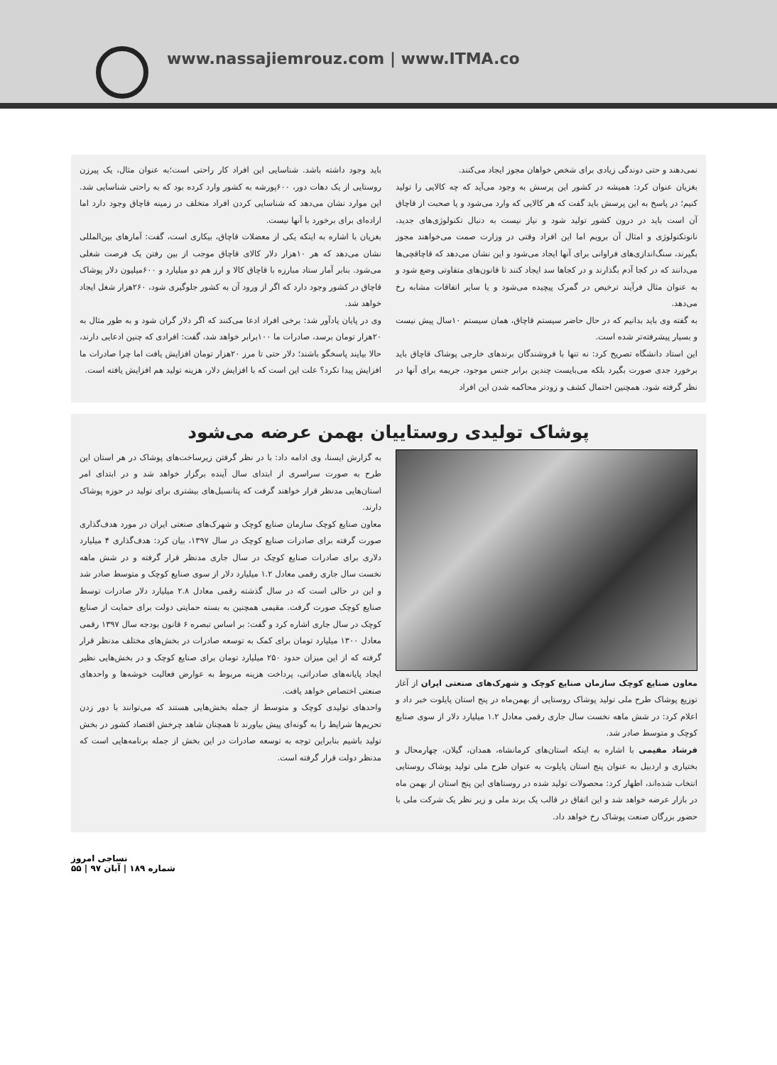www.nassajiemrouz.com | www.ITMA.co
نمی‌دهند و حتی دوندگی زیادی برای شخص خواهان مجوز ایجاد می‌کنند.
بغزیان عنوان کرد: همیشه در کشور این پرسش به وجود می‌آید که چه کالایی را تولید کنیم؛ در پاسخ به این پرسش باید گفت که هر کالایی که وارد می‌شود و یا صحبت از قاچاق آن است باید در درون کشور تولید شود و نیاز نیست به دنبال تکنولوژی‌های جدید، نانوتکنولوژی و امثال آن برویم اما این افراد وقتی در وزارت صمت می‌خواهند مجوز بگیرند، سنگ‌اندازی‌های فراوانی برای آنها ایجاد می‌شود و این نشان می‌دهد که قاچاقچی‌ها می‌دانند که در کجا آدم بگذارند و در کجاها سد ایجاد کنند تا قانون‌های متفاوتی وضع شود و به عنوان مثال فرآیند ترخیص در گمرک پیچیده می‌شود و یا سایر اتفاقات مشابه رخ می‌دهد.
به گفته وی باید بدانیم که در حال حاضر سیستم قاچاق، همان سیستم ۱۰سال پیش نیست و بسیار پیشرفته‌تر شده است.
این استاد دانشگاه تصریح کرد: نه تنها با فروشندگان برندهای خارجی پوشاک قاچاق باید برخورد جدی صورت بگیرد بلکه می‌بایست چندین برابر جنس موجود، جریمه برای آنها در نظر گرفته شود. همچنین احتمال کشف و زودتر محاکمه شدن این افراد
باید وجود داشته باشد. شناسایی این افراد کار راحتی است؛به عنوان مثال، یک پیرزن روستایی از یک دهات دور، ۶۰۰پورشه به کشور وارد کرده بود که به راحتی شناسایی شد. این موارد نشان می‌دهد که شناسایی کردن افراد متخلف در زمینه قاچاق وجود دارد اما اراده‌ای برای برخورد با آنها نیست.
بغزیان با اشاره به اینکه یکی از معضلات قاچاق، بیکاری است، گفت: آمارهای بین‌المللی نشان می‌دهد که هر ۱۰هزار دلار کالای قاچاق موجب از بین رفتن یک فرصت شغلی می‌شود. بنابر آمار ستاد مبارزه با قاچاق کالا و ارز هم دو میلیارد و ۶۰۰میلیون دلار پوشاک قاچاق در کشور وجود دارد که اگر از ورود آن به کشور جلوگیری شود، ۲۶۰هزار شغل ایجاد خواهد شد.
وی در پایان یادآور شد: برخی افراد ادعا می‌کنند که اگر دلار گران شود و به طور مثال به ۲۰هزار تومان برسد، صادرات ما ۱۰۰برابر خواهد شد، گفت: افرادی که چنین ادعایی دارند، حالا بیایند پاسخگو باشند؛ دلار حتی تا مرز ۲۰هزار تومان افزایش یافت اما چرا صادرات ما افزایش پیدا نکرد؟ علت این است که با افزایش دلار، هزینه تولید هم افزایش یافته است.
پوشاک تولیدی روستاییان بهمن عرضه می‌شود
معاون صنایع کوچک سازمان صنایع کوچک و شهرک‌های صنعتی ایران از آغاز توزیع پوشاک طرح ملی تولید پوشاک روستایی از بهمن‌ماه در پنج استان پایلوت خبر داد و اعلام کرد: در شش ماهه نخست سال جاری رقمی معادل ۱.۲ میلیارد دلار از سوی صنایع کوچک و متوسط صادر شد.
فرشاد مقیمی با اشاره به اینکه استان‌های کرمانشاه، همدان، گیلان، چهارمحال و بختیاری و اردبیل به عنوان پنج استان پایلوت به عنوان طرح ملی تولید پوشاک روستایی انتخاب شده‌اند، اظهار کرد: محصولات تولید شده در روستاهای این پنج استان از بهمن ماه در بازار عرضه خواهد شد و این اتفاق در قالب یک برند ملی و زیر نظر یک شرکت ملی با حضور بزرگان صنعت پوشاک رخ خواهد داد.
به گزارش ایسنا، وی ادامه داد: با در نظر گرفتن زیرساخت‌های پوشاک در هر استان این طرح به صورت سراسری از ابتدای سال آینده برگزار خواهد شد و در ابتدای امر استان‌هایی مدنظر قرار خواهند گرفت که پتانسیل‌های بیشتری برای تولید در حوزه پوشاک دارند.
معاون صنایع کوچک سازمان صنایع کوچک و شهرک‌های صنعتی ایران در مورد هدف‌گذاری صورت گرفته برای صادرات صنایع کوچک در سال ۱۳۹۷، بیان کرد: هدف‌گذاری ۴ میلیارد دلاری برای صادرات صنایع کوچک در سال جاری مدنظر قرار گرفته و در شش ماهه نخست سال جاری رقمی معادل ۱.۲ میلیارد دلار از سوی صنایع کوچک و متوسط صادر شد و این در حالی است که در سال گذشته رقمی معادل ۲.۸ میلیارد دلار صادرات توسط صنایع کوچک صورت گرفت. مقیمی همچنین به بسته حمایتی دولت برای حمایت از صنایع کوچک در سال جاری اشاره کرد و گفت: بر اساس تبصره ۶ قانون بودجه سال ۱۳۹۷ رقمی معادل ۱۳۰۰ میلیارد تومان برای کمک به توسعه صادرات در بخش‌های مختلف مدنظر قرار گرفته که از این میزان حدود ۲۵۰ میلیارد تومان برای صنایع کوچک و در بخش‌هایی نظیر ایجاد پایانه‌های صادراتی، پرداخت هزینه مربوط به عوارض فعالیت خوشه‌ها و واحدهای صنعتی اختصاص خواهد یافت.
واحدهای تولیدی کوچک و متوسط از جمله بخش‌هایی هستند که می‌توانند با دور زدن تحریم‌ها شرایط را به گونه‌ای پیش بیاورند تا همچنان شاهد چرخش اقتصاد کشور در بخش تولید باشیم بنابراین توجه به توسعه صادرات در این بخش از جمله برنامه‌هایی است که مدنظر دولت قرار گرفته است.
نساجی امروز
شماره ۱۸۹ | آبان ۹۷ | ۵۵